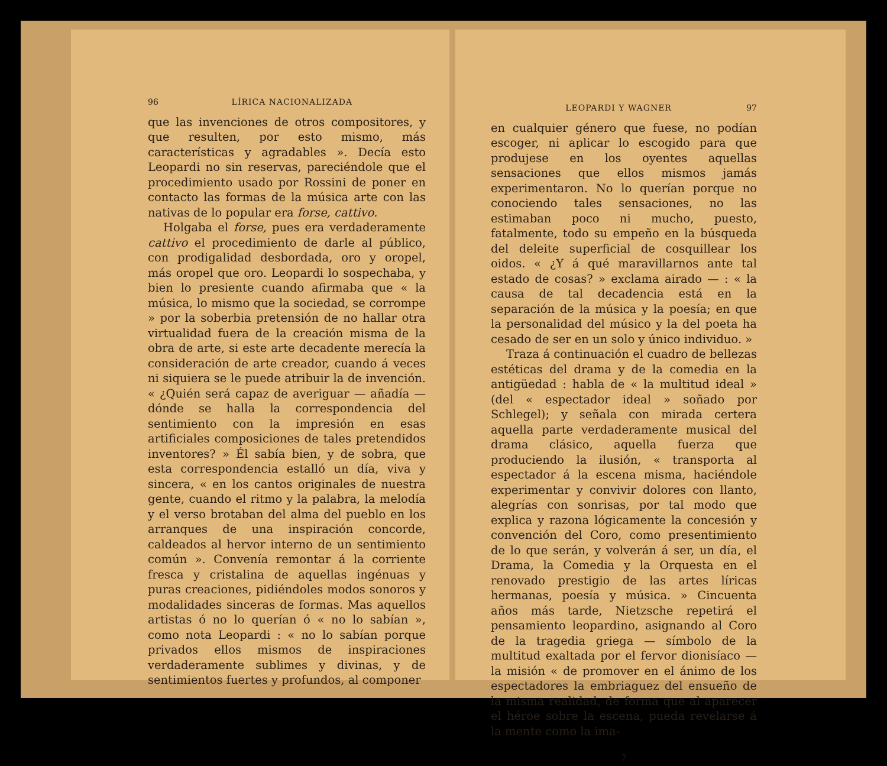96 LÍRICA NACIONALIZADA
que las invenciones de otros compositores, y que resulten, por esto mismo, más características y agradables ». Decía esto Leopardi no sin reservas, pareciéndole que el procedimiento usado por Rossini de poner en contacto las formas de la música arte con las nativas de lo popular era forse, cattivo.
Holgaba el forse, pues era verdaderamente cattivo el procedimiento de darle al público, con prodigalidad desbordada, oro y oropel, más oropel que oro. Leopardi lo sospechaba, y bien lo presiente cuando afirmaba que « la música, lo mismo que la sociedad, se corrompe » por la soberbia pretensión de no hallar otra virtualidad fuera de la creación misma de la obra de arte, si este arte decadente merecía la consideración de arte creador, cuando á veces ni siquiera se le puede atribuir la de invención. « ¿Quién será capaz de averiguar — añadía — dónde se halla la correspondencia del sentimiento con la impresión en esas artificiales composiciones de tales pretendidos inventores? » Él sabía bien, y de sobra, que esta correspondencia estalló un día, viva y sincera, « en los cantos originales de nuestra gente, cuando el ritmo y la palabra, la melodía y el verso brotaban del alma del pueblo en los arranques de una inspiración concorde, caldeados al hervor interno de un sentimiento común ». Convenía remontar á la corriente fresca y cristalina de aquellas ingénuas y puras creaciones, pidiéndoles modos sonoros y modalidades sinceras de formas. Mas aquellos artistas ó no lo querían ó « no lo sabían », como nota Leopardi : « no lo sabían porque privados ellos mismos de inspiraciones verdaderamente sublimes y divinas, y de sentimientos fuertes y profundos, al componer
LEOPARDI Y WAGNER 97
en cualquier género que fuese, no podían escoger, ni aplicar lo escogido para que produjese en los oyentes aquellas sensaciones que ellos mismos jamás experimentaron. No lo querían porque no conociendo tales sensaciones, no las estimaban poco ni mucho, puesto, fatalmente, todo su empeño en la búsqueda del deleite superficial de cosquillear los oidos. « ¿Y á qué maravillarnos ante tal estado de cosas? » exclama airado — : « la causa de tal decadencia está en la separación de la música y la poesía; en que la personalidad del músico y la del poeta ha cesado de ser en un solo y único individuo. »
Traza á continuación el cuadro de bellezas estéticas del drama y de la comedia en la antigüedad : habla de « la multitud ideal » (del « espectador ideal » soñado por Schlegel); y señala con mirada certera aquella parte verdaderamente musical del drama clásico, aquella fuerza que produciendo la ilusión, « transporta al espectador á la escena misma, haciéndole experimentar y convivir dolores con llanto, alegrías con sonrisas, por tal modo que explica y razona lógicamente la concesión y convención del Coro, como presentimiento de lo que serán, y volverán á ser, un día, el Drama, la Comedia y la Orquesta en el renovado prestigio de las artes líricas hermanas, poesía y música. » Cincuenta años más tarde, Nietzsche repetirá el pensamiento leopardino, asignando al Coro de la tragedia griega — símbolo de la multitud exaltada por el fervor dionisíaco — la misión « de promover en el ánimo de los espectadores la embriaguez del ensueño de la misma realidad, de forma que al aparecer el héroe sobre la escena, pueda revelarse á la mente como la ima-
7